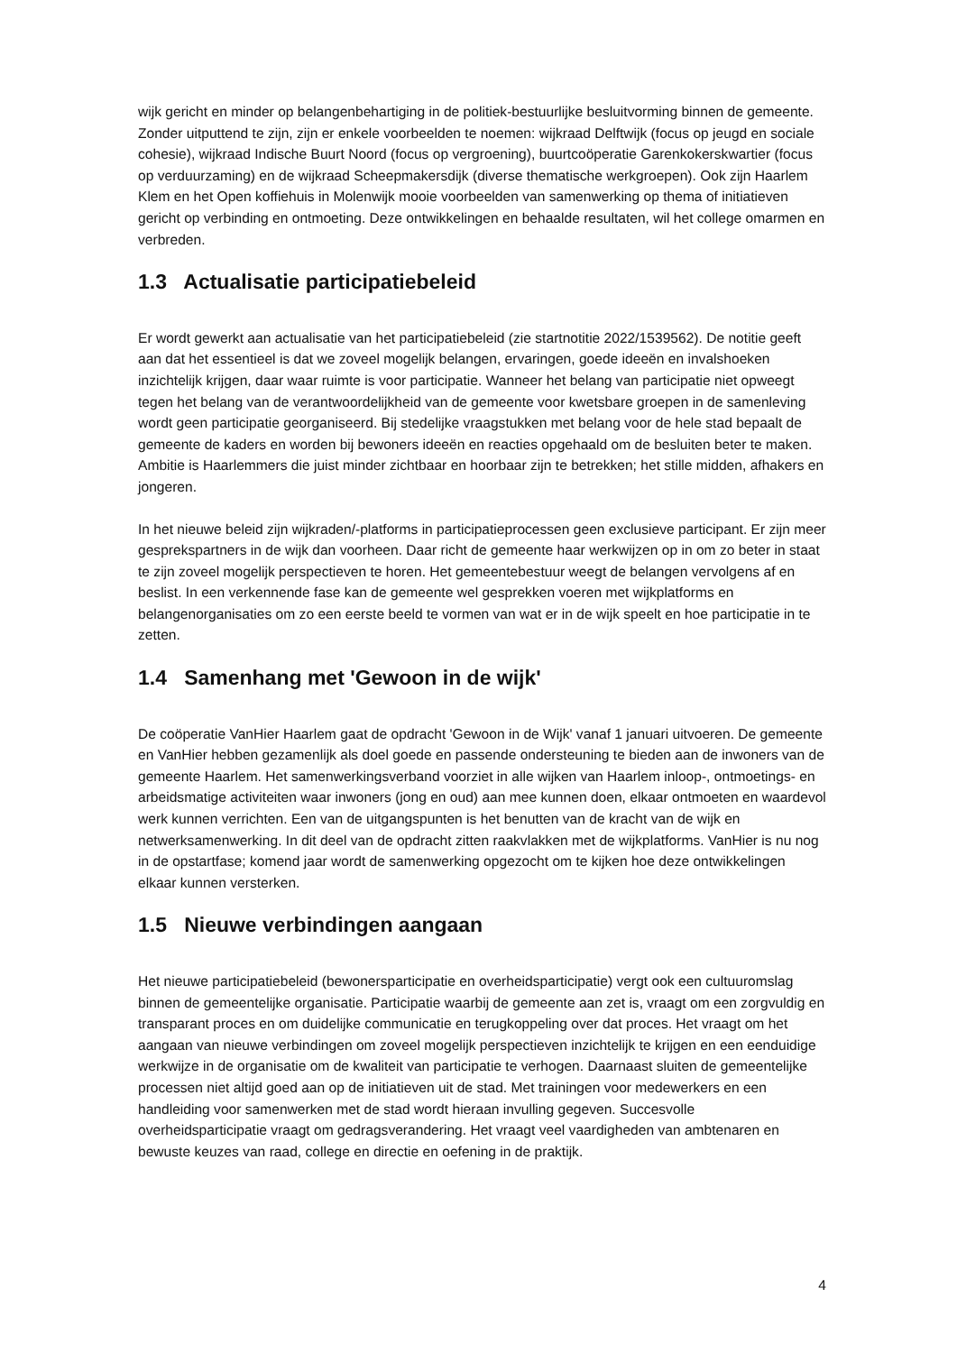wijk gericht en minder op belangenbehartiging in de politiek-bestuurlijke besluitvorming binnen de gemeente. Zonder uitputtend te zijn, zijn er enkele voorbeelden te noemen: wijkraad Delftwijk (focus op jeugd en sociale cohesie), wijkraad Indische Buurt Noord (focus op vergroening), buurtcoöperatie Garenkokerskwartier (focus op verduurzaming) en de wijkraad Scheepmakersdijk (diverse thematische werkgroepen). Ook zijn Haarlem Klem en het Open koffiehuis in Molenwijk mooie voorbeelden van samenwerking op thema of initiatieven gericht op verbinding en ontmoeting. Deze ontwikkelingen en behaalde resultaten, wil het college omarmen en verbreden.
1.3 Actualisatie participatiebeleid
Er wordt gewerkt aan actualisatie van het participatiebeleid (zie startnotitie 2022/1539562). De notitie geeft aan dat het essentieel is dat we zoveel mogelijk belangen, ervaringen, goede ideeën en invalshoeken inzichtelijk krijgen, daar waar ruimte is voor participatie. Wanneer het belang van participatie niet opweegt tegen het belang van de verantwoordelijkheid van de gemeente voor kwetsbare groepen in de samenleving wordt geen participatie georganiseerd. Bij stedelijke vraagstukken met belang voor de hele stad bepaalt de gemeente de kaders en worden bij bewoners ideeën en reacties opgehaald om de besluiten beter te maken. Ambitie is Haarlemmers die juist minder zichtbaar en hoorbaar zijn te betrekken; het stille midden, afhakers en jongeren.
In het nieuwe beleid zijn wijkraden/-platforms in participatieprocessen geen exclusieve participant. Er zijn meer gesprekspartners in de wijk dan voorheen. Daar richt de gemeente haar werkwijzen op in om zo beter in staat te zijn zoveel mogelijk perspectieven te horen. Het gemeentebestuur weegt de belangen vervolgens af en beslist. In een verkennende fase kan de gemeente wel gesprekken voeren met wijkplatforms en belangenorganisaties om zo een eerste beeld te vormen van wat er in de wijk speelt en hoe participatie in te zetten.
1.4 Samenhang met 'Gewoon in de wijk'
De coöperatie VanHier Haarlem gaat de opdracht 'Gewoon in de Wijk' vanaf 1 januari uitvoeren. De gemeente en VanHier hebben gezamenlijk als doel goede en passende ondersteuning te bieden aan de inwoners van de gemeente Haarlem. Het samenwerkingsverband voorziet in alle wijken van Haarlem inloop-, ontmoetings- en arbeidsmatige activiteiten waar inwoners (jong en oud) aan mee kunnen doen, elkaar ontmoeten en waardevol werk kunnen verrichten. Een van de uitgangspunten is het benutten van de kracht van de wijk en netwerksamenwerking. In dit deel van de opdracht zitten raakvlakken met de wijkplatforms. VanHier is nu nog in de opstartfase; komend jaar wordt de samenwerking opgezocht om te kijken hoe deze ontwikkelingen elkaar kunnen versterken.
1.5 Nieuwe verbindingen aangaan
Het nieuwe participatiebeleid (bewonersparticipatie en overheidsparticipatie) vergt ook een cultuuromslag binnen de gemeentelijke organisatie. Participatie waarbij de gemeente aan zet is, vraagt om een zorgvuldig en transparant proces en om duidelijke communicatie en terugkoppeling over dat proces. Het vraagt om het aangaan van nieuwe verbindingen om zoveel mogelijk perspectieven inzichtelijk te krijgen en een eenduidige werkwijze in de organisatie om de kwaliteit van participatie te verhogen. Daarnaast sluiten de gemeentelijke processen niet altijd goed aan op de initiatieven uit de stad. Met trainingen voor medewerkers en een handleiding voor samenwerken met de stad wordt hieraan invulling gegeven. Succesvolle overheidsparticipatie vraagt om gedragsverandering. Het vraagt veel vaardigheden van ambtenaren en bewuste keuzes van raad, college en directie en oefening in de praktijk.
4